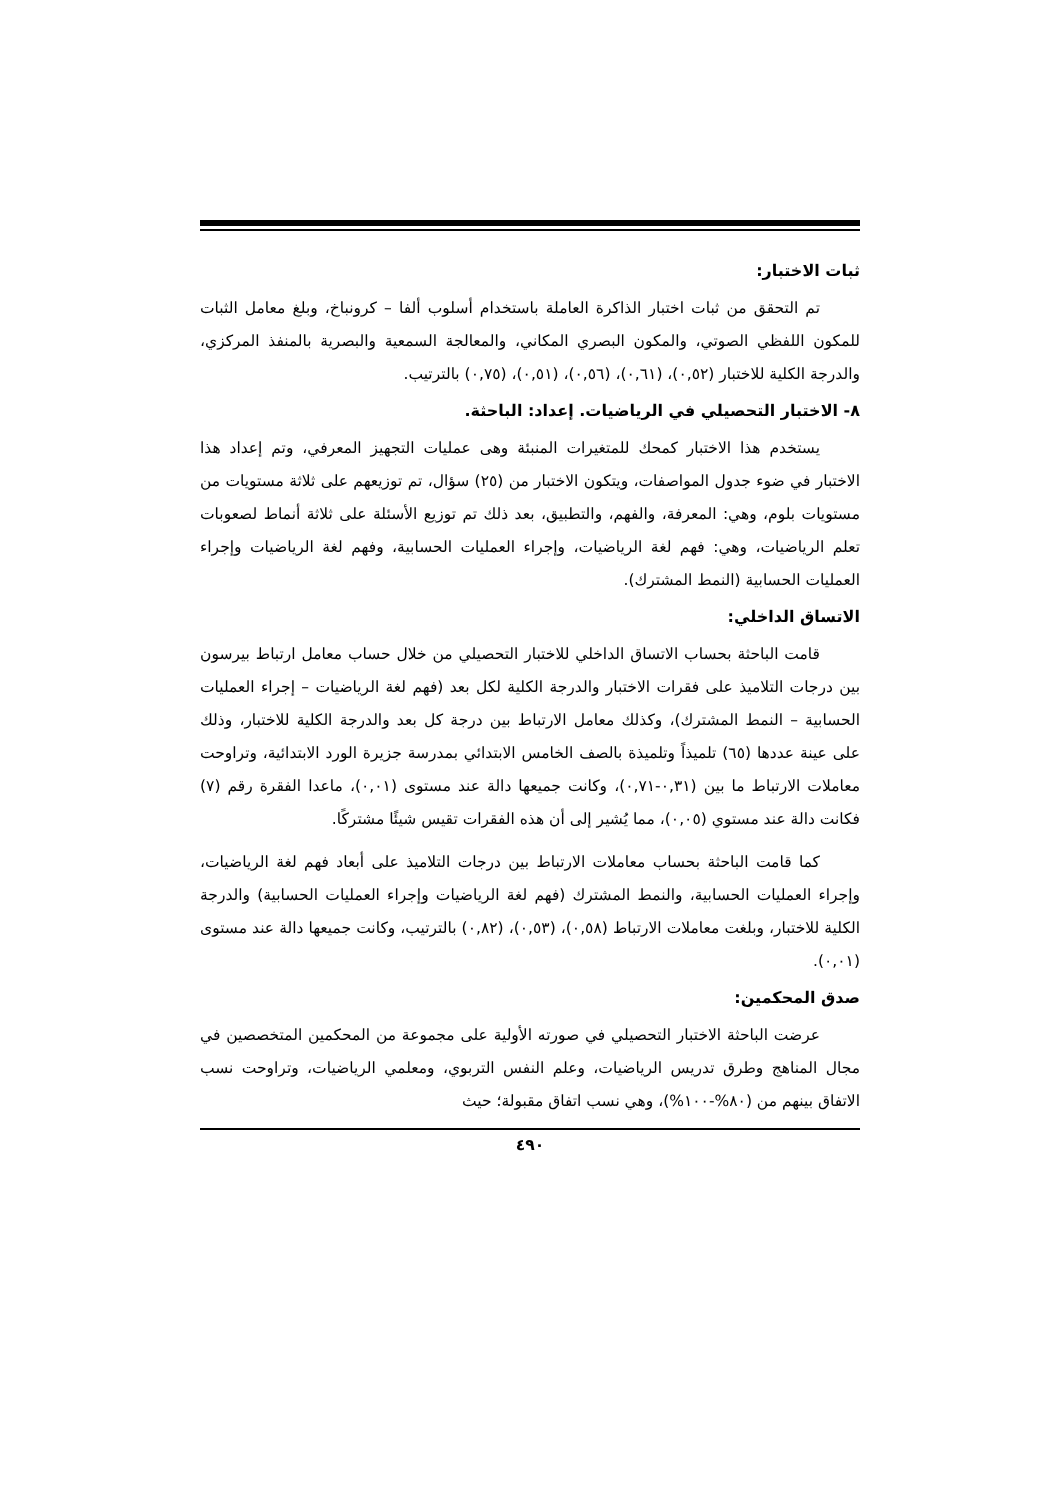ثبات الاختبار:
تم التحقق من ثبات اختبار الذاكرة العاملة باستخدام أسلوب ألفا – كرونباخ، وبلغ معامل الثبات للمكون اللفظي الصوتي، والمكون البصري المكاني، والمعالجة السمعية والبصرية بالمنفذ المركزي، والدرجة الكلية للاختبار (٠,٥٢)، (٠,٦١)، (٠,٥٦)، (٠,٥١)، (٠,٧٥) بالترتيب.
٨- الاختبار التحصيلي في الرياضيات. إعداد: الباحثة.
يستخدم هذا الاختبار كمحك للمتغيرات المنبئة وهى عمليات التجهيز المعرفي، وتم إعداد هذا الاختبار في ضوء جدول المواصفات، ويتكون الاختبار من (٢٥) سؤال، تم توزيعهم على ثلاثة مستويات من مستويات بلوم، وهي: المعرفة، والفهم، والتطبيق، بعد ذلك تم توزيع الأسئلة على ثلاثة أنماط لصعوبات تعلم الرياضيات، وهي: فهم لغة الرياضيات، وإجراء العمليات الحسابية، وفهم لغة الرياضيات وإجراء العمليات الحسابية (النمط المشترك).
الاتساق الداخلي:
قامت الباحثة بحساب الاتساق الداخلي للاختبار التحصيلي من خلال حساب معامل ارتباط بيرسون بين درجات التلاميذ على فقرات الاختبار والدرجة الكلية لكل بعد (فهم لغة الرياضيات – إجراء العمليات الحسابية – النمط المشترك)، وكذلك معامل الارتباط بين درجة كل بعد والدرجة الكلية للاختبار، وذلك على عينة عددها (٦٥) تلميذاً وتلميذة بالصف الخامس الابتدائي بمدرسة جزيرة الورد الابتدائية، وتراوحت معاملات الارتباط ما بين (٠,٣١-٠,٧١)، وكانت جميعها دالة عند مستوى (٠,٠١)، ماعدا الفقرة رقم (٧) فكانت دالة عند مستوي (٠,٠٥)، مما يُشير إلى أن هذه الفقرات تقيس شيئًا مشتركًا.
كما قامت الباحثة بحساب معاملات الارتباط بين درجات التلاميذ على أبعاد فهم لغة الرياضيات، وإجراء العمليات الحسابية، والنمط المشترك (فهم لغة الرياضيات وإجراء العمليات الحسابية) والدرجة الكلية للاختبار، وبلغت معاملات الارتباط (٠,٥٨)، (٠,٥٣)، (٠,٨٢) بالترتيب، وكانت جميعها دالة عند مستوى (٠,٠١).
صدق المحكمين:
عرضت الباحثة الاختبار التحصيلي في صورته الأولية على مجموعة من المحكمين المتخصصين في مجال المناهج وطرق تدريس الرياضيات، وعلم النفس التربوي، ومعلمي الرياضيات، وتراوحت نسب الاتفاق بينهم من (٨٠%-١٠٠%)، وهي نسب اتفاق مقبولة؛ حيث
٤٩٠